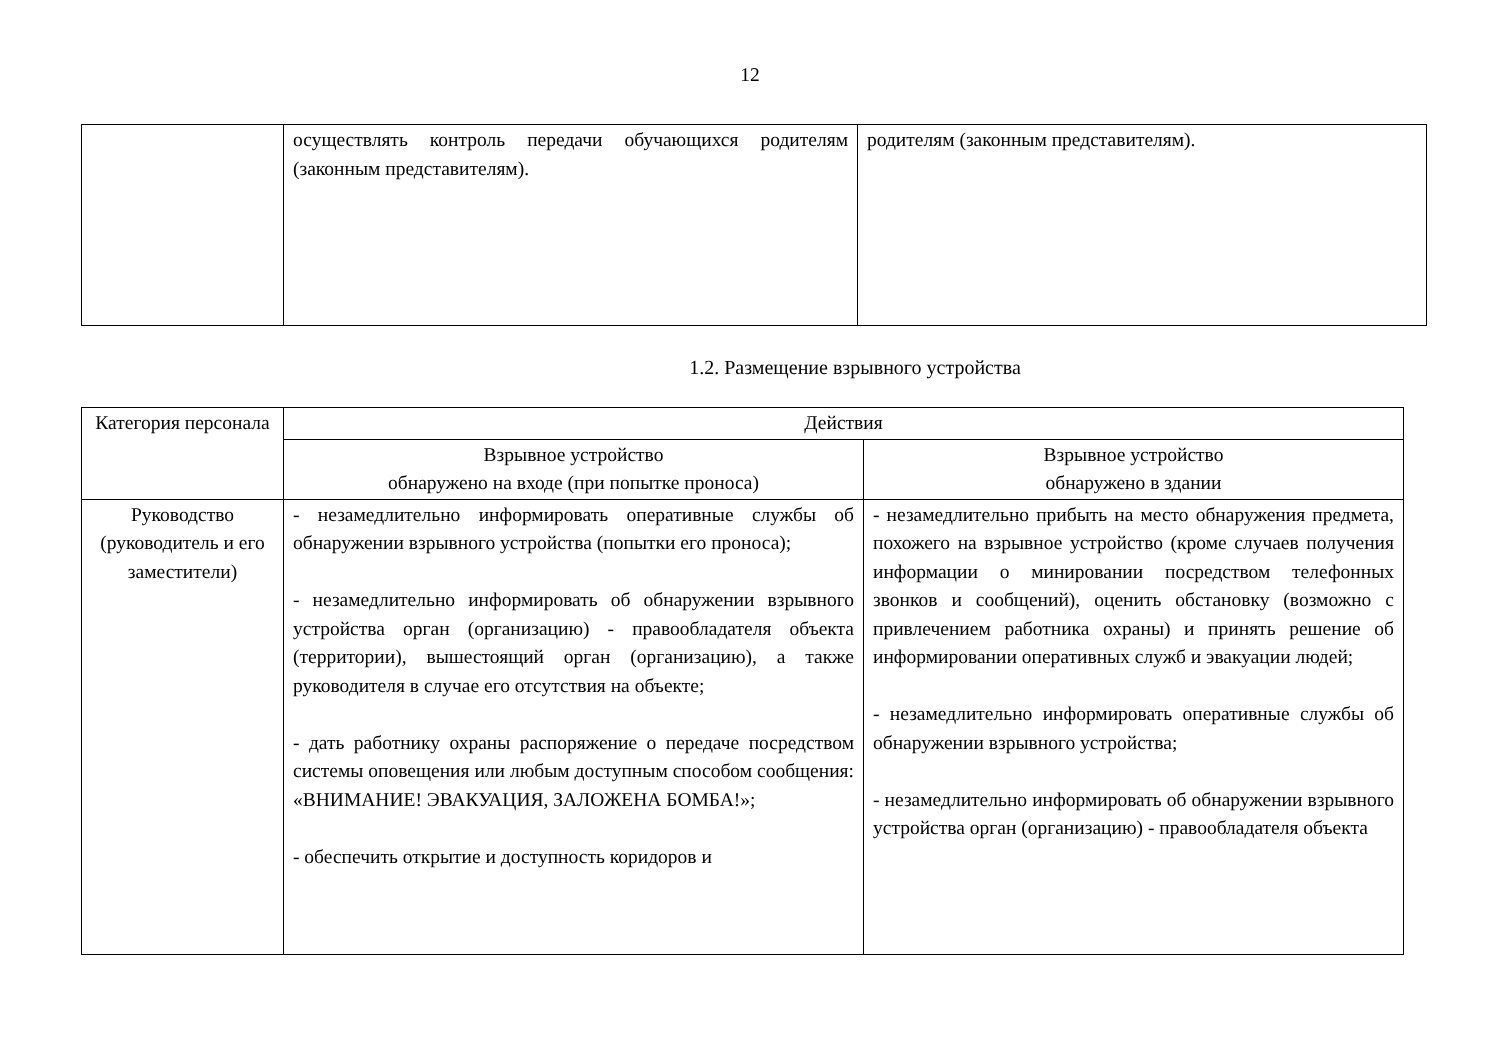12
| | осуществлять контроль передачи обучающихся родителям (законным представителям). | родителям (законным представителям). |
1.2. Размещение взрывного устройства
| Категория персонала | Действия | |
| | Взрывное устройство обнаружено на входе (при попытке проноса) | Взрывное устройство обнаружено в здании |
| Руководство (руководитель и его заместители) | - незамедлительно информировать оперативные службы об обнаружении взрывного устройства (попытки его проноса); - незамедлительно информировать об обнаружении взрывного устройства орган (организацию) - правообладателя объекта (территории), вышестоящий орган (организацию), а также руководителя в случае его отсутствия на объекте; - дать работнику охраны распоряжение о передаче посредством системы оповещения или любым доступным способом сообщения: «ВНИМАНИЕ! ЭВАКУАЦИЯ, ЗАЛОЖЕНА БОМБА!»; - обеспечить открытие и доступность коридоров и | - незамедлительно прибыть на место обнаружения предмета, похожего на взрывное устройство (кроме случаев получения информации о минировании посредством телефонных звонков и сообщений), оценить обстановку (возможно с привлечением работника охраны) и принять решение об информировании оперативных служб и эвакуации людей; - незамедлительно информировать оперативные службы об обнаружении взрывного устройства; - незамедлительно информировать об обнаружении взрывного устройства орган (организацию) - правообладателя объекта |